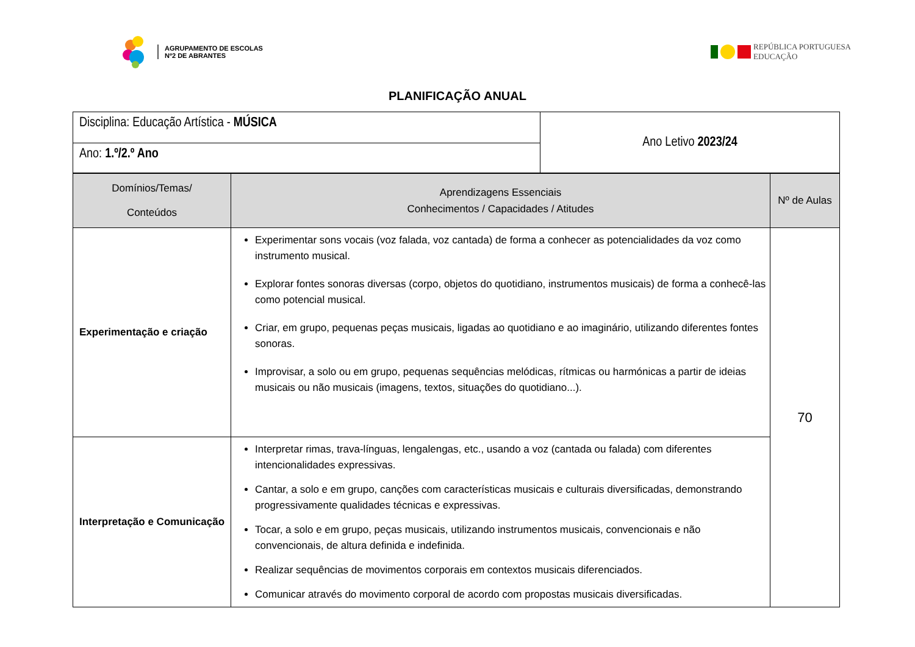AGRUPAMENTO DE ESCOLAS
Nº2 DE ABRANTES
REPÚBLICA PORTUGUESA
EDUCAÇÃO
PLANIFICAÇÃO ANUAL
| Disciplina: Educação Artística - MÚSICA | Ano Letivo 2023/24 |
| Ano: 1.º/2.º Ano | |
| Domínios/Temas/ Conteúdos | Aprendizagens Essenciais Conhecimentos / Capacidades / Atitudes | Nº de Aulas |
| --- | --- | --- |
| Experimentação e criação | Experimentar sons vocais (voz falada, voz cantada) de forma a conhecer as potencialidades da voz como instrumento musical. Explorar fontes sonoras diversas (corpo, objetos do quotidiano, instrumentos musicais) de forma a conhecê-las como potencial musical. Criar, em grupo, pequenas peças musicais, ligadas ao quotidiano e ao imaginário, utilizando diferentes fontes sonoras. Improvisar, a solo ou em grupo, pequenas sequências melódicas, rítmicas ou harmónicas a partir de ideias musicais ou não musicais (imagens, textos, situações do quotidiano...). | 70 |
| Interpretação e Comunicação | Interpretar rimas, trava-línguas, lengalengas, etc., usando a voz (cantada ou falada) com diferentes intencionalidades expressivas. Cantar, a solo e em grupo, canções com características musicais e culturais diversificadas, demonstrando progressivamente qualidades técnicas e expressivas. Tocar, a solo e em grupo, peças musicais, utilizando instrumentos musicais, convencionais e não convencionais, de altura definida e indefinida. Realizar sequências de movimentos corporais em contextos musicais diferenciados. Comunicar através do movimento corporal de acordo com propostas musicais diversificadas. | |